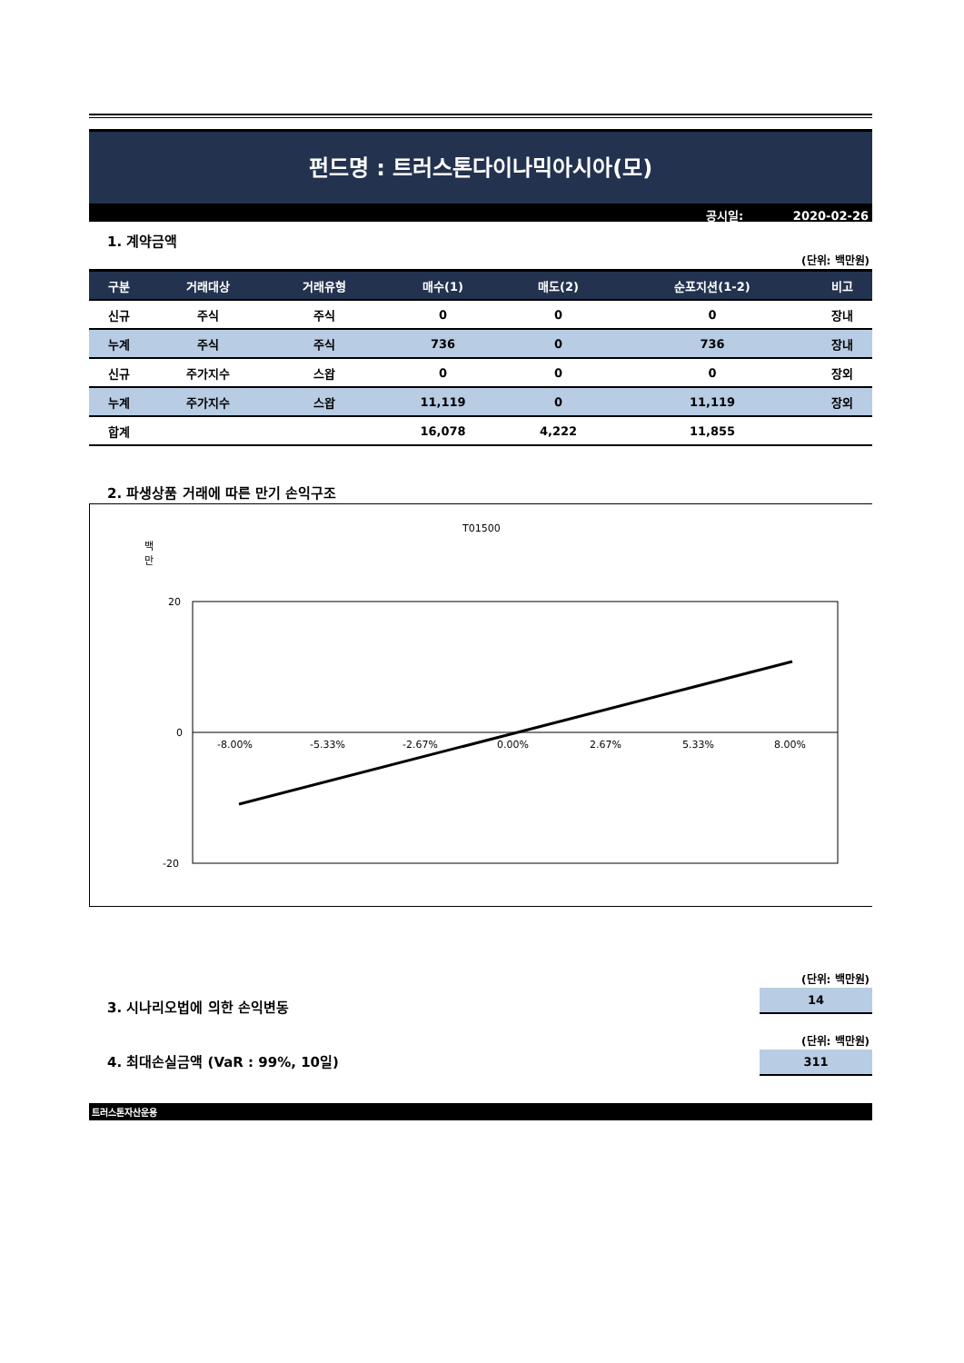펀드명 : 트러스톤다이나믹아시아(모)
공시일: 2020-02-26
1. 계약금액
(단위: 백만원)
| 구분 | 거래대상 | 거래유형 | 매수(1) | 매도(2) | 순포지션(1-2) | 비고 |
| --- | --- | --- | --- | --- | --- | --- |
| 신규 | 주식 | 주식 | 0 | 0 | 0 | 장내 |
| 누계 | 주식 | 주식 | 736 | 0 | 736 | 장내 |
| 신규 | 주가지수 | 스왑 | 0 | 0 | 0 | 장외 |
| 누계 | 주가지수 | 스왑 | 11,119 | 0 | 11,119 | 장외 |
| 합계 | | | 16,078 | 4,222 | 11,855 | |
2. 파생상품 거래에 따른 만기 손익구조
T01500
백
만
20
0
-20
-8.00%
-5.33%
-2.67%
0.00%
2.67%
5.33%
8.00%
(단위: 백만원)
14
3. 시나리오법에 의한 손익변동
(단위: 백만원)
311
4. 최대손실금액 (VaR : 99%, 10일)
트러스톤자산운용